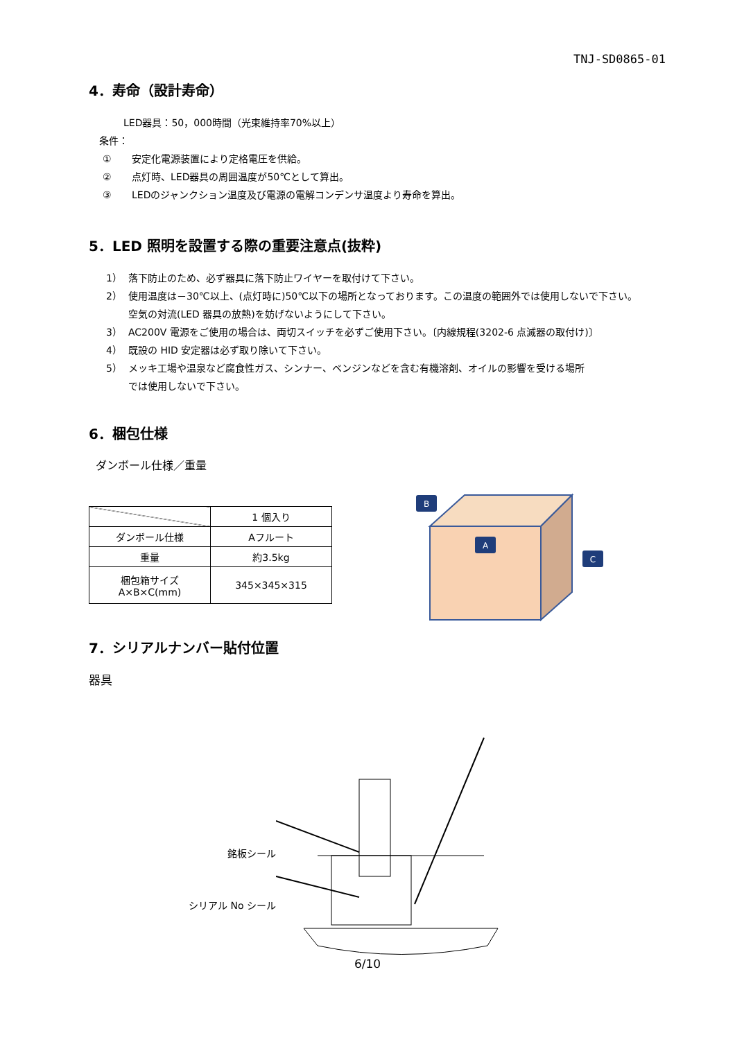TNJ-SD0865-01
4．寿命（設計寿命）
LED器具：50，000時間（光束維持率70%以上）
条件：
① 安定化電源装置により定格電圧を供給。
② 点灯時、LED器具の周囲温度が50℃として算出。
③ LEDのジャンクション温度及び電源の電解コンデンサ温度より寿命を算出。
5．LED 照明を設置する際の重要注意点(抜粋)
1） 落下防止のため、必ず器具に落下防止ワイヤーを取付けて下さい。
2） 使用温度は－30℃以上、(点灯時に)50℃以下の場所となっております。この温度の範囲外では使用しないで下さい。
空気の対流(LED 器具の放熱)を妨げないようにして下さい。
3） AC200V 電源をご使用の場合は、両切スイッチを必ずご使用下さい。〔内線規程(3202-6 点滅器の取付け)〕
4） 既設の HID 安定器は必ず取り除いて下さい。
5） メッキ工場や温泉など腐食性ガス、シンナー、ベンジンなどを含む有機溶剤、オイルの影響を受ける場所
では使用しないで下さい。
6．梱包仕様
ダンボール仕様／重量
| | 1 個入り |
| ダンボール仕様 | Aフルート |
| 重量 | 約3.5kg |
| 梱包箱サイズ A×B×C(mm) | 345×345×315 |
B
A
C
7．シリアルナンバー貼付位置
器具
銘板シール
シリアル No シール
6/10